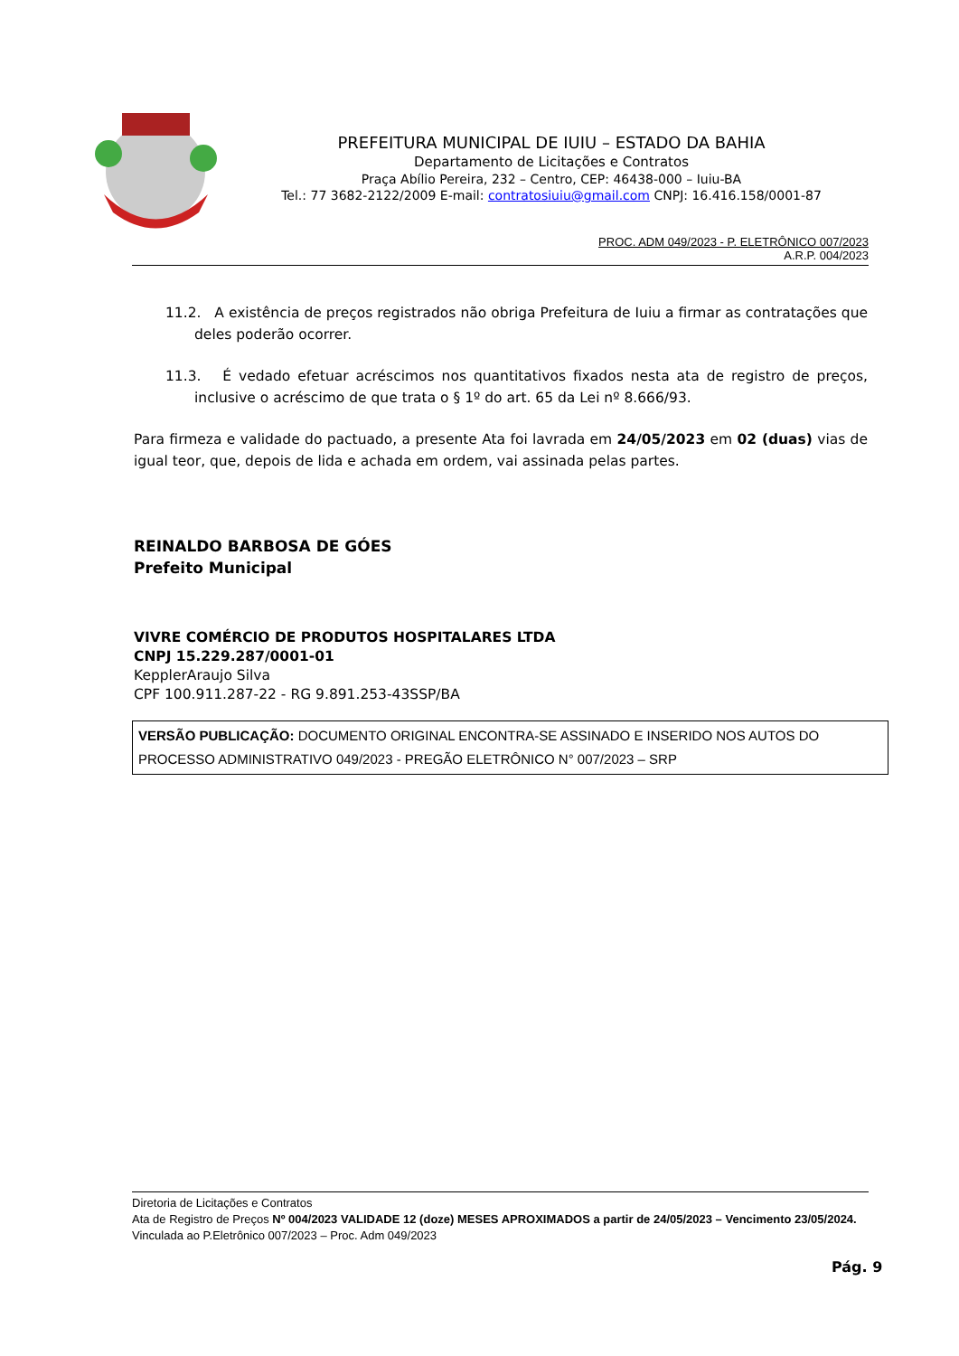PREFEITURA MUNICIPAL DE IUIU – ESTADO DA BAHIA
Departamento de Licitações e Contratos
Praça Abílio Pereira, 232 – Centro, CEP: 46438-000 – Iuiu-BA
Tel.: 77 3682-2122/2009 E-mail: contratosiuiu@gmail.com CNPJ: 16.416.158/0001-87
PROC. ADM 049/2023 - P. ELETRÔNICO 007/2023
A.R.P. 004/2023
11.2. A existência de preços registrados não obriga Prefeitura de Iuiu a firmar as contratações que deles poderão ocorrer.
11.3. É vedado efetuar acréscimos nos quantitativos fixados nesta ata de registro de preços, inclusive o acréscimo de que trata o § 1º do art. 65 da Lei nº 8.666/93.
Para firmeza e validade do pactuado, a presente Ata foi lavrada em 24/05/2023 em 02 (duas) vias de igual teor, que, depois de lida e achada em ordem, vai assinada pelas partes.
REINALDO BARBOSA DE GÓES
Prefeito Municipal
VIVRE COMÉRCIO DE PRODUTOS HOSPITALARES LTDA
CNPJ 15.229.287/0001-01
KepplerAraujo Silva
CPF 100.911.287-22 - RG 9.891.253-43SSP/BA
VERSÃO PUBLICAÇÃO: DOCUMENTO ORIGINAL ENCONTRA-SE ASSINADO E INSERIDO NOS AUTOS DO PROCESSO ADMINISTRATIVO 049/2023 - PREGÃO ELETRÔNICO N° 007/2023 – SRP
Diretoria de Licitações e Contratos
Ata de Registro de Preços Nº 004/2023 VALIDADE 12 (doze) MESES APROXIMADOS a partir de 24/05/2023 – Vencimento 23/05/2024.
Vinculada ao P.Eletrônico 007/2023 – Proc. Adm 049/2023
Pág. 9